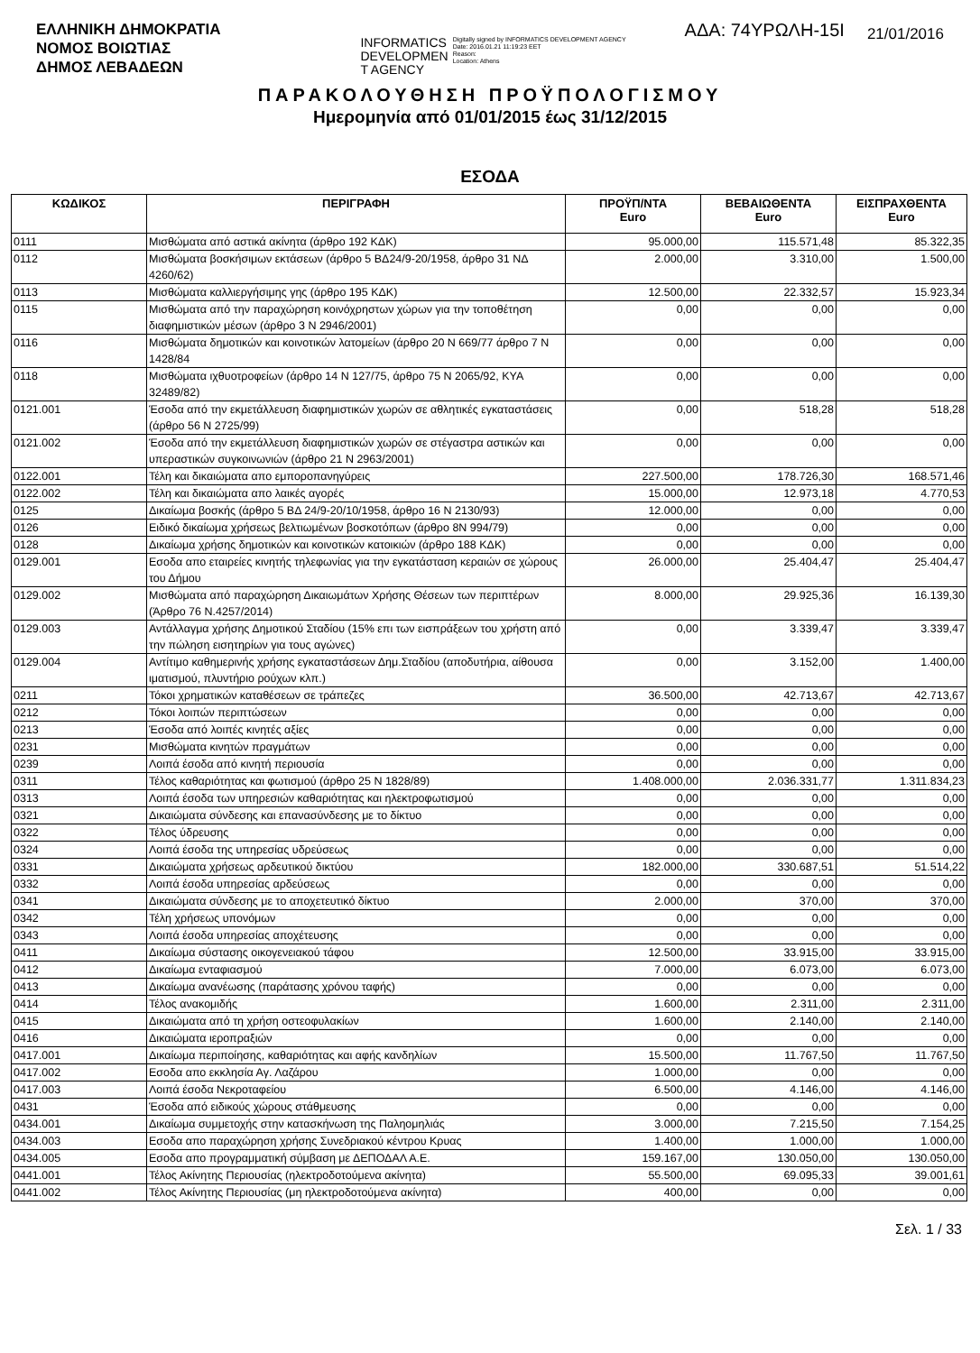ΕΛΛΗΝΙΚΗ ΔΗΜΟΚΡΑΤΙΑ
ΝΟΜΟΣ ΒΟΙΩΤΙΑΣ
ΔΗΜΟΣ ΛΕΒΑΔΕΩΝ
INFORMATICS
DEVELOPMEN
T AGENCY Digitally signed by INFORMATICS DEVELOPMENT AGENCY
Date: 2016.01.21 11:19:23 EET
Reason:
Location: Athens
ΑΔΑ: 74ΥΡΩΛΗ-15Ι
21/01/2016
ΠΑΡΑΚΟΛΟΥΘΗΣΗ ΠΡΟΫΠΟΛΟΓΙΣΜΟΥ
Ημερομηνία από 01/01/2015 έως 31/12/2015
ΕΣΟΔΑ
| ΚΩΔΙΚΟΣ | ΠΕΡΙΓΡΑΦΗ | ΠΡΟΫΠ/ΝΤΑ Euro | ΒΕΒΑΙΩΘΕΝΤΑ Euro | ΕΙΣΠΡΑΧΘΕΝΤΑ Euro |
| --- | --- | --- | --- | --- |
| 0111 | Μισθώματα από αστικά ακίνητα (άρθρο 192 ΚΔΚ) | 95.000,00 | 115.571,48 | 85.322,35 |
| 0112 | Μισθώματα βοσκήσιμων εκτάσεων (άρθρο 5 ΒΔ24/9-20/1958, άρθρο 31 ΝΔ 4260/62) | 2.000,00 | 3.310,00 | 1.500,00 |
| 0113 | Μισθώματα καλλιεργήσιμης γης (άρθρο 195 ΚΔΚ) | 12.500,00 | 22.332,57 | 15.923,34 |
| 0115 | Μισθώματα από την παραχώρηση κοινόχρηστων χώρων για την τοποθέτηση διαφημιστικών μέσων (άρθρο 3 Ν 2946/2001) | 0,00 | 0,00 | 0,00 |
| 0116 | Μισθώματα δημοτικών και κοινοτικών λατομείων (άρθρο 20 Ν 669/77 άρθρο 7 Ν 1428/84 | 0,00 | 0,00 | 0,00 |
| 0118 | Μισθώματα ιχθυοτροφείων (άρθρο 14 Ν 127/75, άρθρο 75 Ν 2065/92, ΚΥΑ 32489/82) | 0,00 | 0,00 | 0,00 |
| 0121.001 | Έσοδα από την εκμετάλλευση διαφημιστικών χωρών σε αθλητικές εγκαταστάσεις (άρθρο 56 Ν 2725/99) | 0,00 | 518,28 | 518,28 |
| 0121.002 | Έσοδα από την εκμετάλλευση διαφημιστικών χωρών σε στέγαστρα αστικών και υπεραστικών συγκοινωνιών (άρθρο 21 Ν 2963/2001) | 0,00 | 0,00 | 0,00 |
| 0122.001 | Τέλη και δικαιώματα απο εμποροπανηγύρεις | 227.500,00 | 178.726,30 | 168.571,46 |
| 0122.002 | Τέλη και δικαιώματα απο λαικές αγορές | 15.000,00 | 12.973,18 | 4.770,53 |
| 0125 | Δικαίωμα βοσκής (άρθρο 5 ΒΔ 24/9-20/10/1958, άρθρο 16 Ν 2130/93) | 12.000,00 | 0,00 | 0,00 |
| 0126 | Ειδικό δικαίωμα χρήσεως βελτιωμένων βοσκοτόπων (άρθρο 8Ν 994/79) | 0,00 | 0,00 | 0,00 |
| 0128 | Δικαίωμα χρήσης δημοτικών και κοινοτικών κατοικιών (άρθρο 188 ΚΔΚ) | 0,00 | 0,00 | 0,00 |
| 0129.001 | Εσοδα απο εταιρείες κινητής τηλεφωνίας για την εγκατάσταση κεραιών σε χώρους του Δήμου | 26.000,00 | 25.404,47 | 25.404,47 |
| 0129.002 | Μισθώματα από παραχώρηση Δικαιωμάτων Χρήσης Θέσεων των περιπτέρων (Άρθρο 76 Ν.4257/2014) | 8.000,00 | 29.925,36 | 16.139,30 |
| 0129.003 | Αντάλλαγμα χρήσης Δημοτικού Σταδίου (15% επι των εισπράξεων του χρήστη από την πώληση εισητηρίων για τους αγώνες) | 0,00 | 3.339,47 | 3.339,47 |
| 0129.004 | Αντίτιμο καθημερινής χρήσης εγκαταστάσεων Δημ.Σταδίου (αποδυτήρια, αίθουσα ιματισμού, πλυντήριο ρούχων κλπ.) | 0,00 | 3.152,00 | 1.400,00 |
| 0211 | Τόκοι χρηματικών καταθέσεων σε τράπεζες | 36.500,00 | 42.713,67 | 42.713,67 |
| 0212 | Τόκοι λοιπών περιπτώσεων | 0,00 | 0,00 | 0,00 |
| 0213 | Έσοδα από λοιπές κινητές αξίες | 0,00 | 0,00 | 0,00 |
| 0231 | Μισθώματα κινητών πραγμάτων | 0,00 | 0,00 | 0,00 |
| 0239 | Λοιπά έσοδα από κινητή περιουσία | 0,00 | 0,00 | 0,00 |
| 0311 | Τέλος καθαριότητας και φωτισμού (άρθρο 25 Ν 1828/89) | 1.408.000,00 | 2.036.331,77 | 1.311.834,23 |
| 0313 | Λοιπά έσοδα των υπηρεσιών καθαριότητας και ηλεκτροφωτισμού | 0,00 | 0,00 | 0,00 |
| 0321 | Δικαιώματα σύνδεσης και επανασύνδεσης με το δίκτυο | 0,00 | 0,00 | 0,00 |
| 0322 | Τέλος ύδρευσης | 0,00 | 0,00 | 0,00 |
| 0324 | Λοιπά έσοδα της υπηρεσίας υδρεύσεως | 0,00 | 0,00 | 0,00 |
| 0331 | Δικαιώματα χρήσεως αρδευτικού δικτύου | 182.000,00 | 330.687,51 | 51.514,22 |
| 0332 | Λοιπά έσοδα υπηρεσίας αρδεύσεως | 0,00 | 0,00 | 0,00 |
| 0341 | Δικαιώματα σύνδεσης με το αποχετευτικό δίκτυο | 2.000,00 | 370,00 | 370,00 |
| 0342 | Τέλη χρήσεως υπονόμων | 0,00 | 0,00 | 0,00 |
| 0343 | Λοιπά έσοδα υπηρεσίας αποχέτευσης | 0,00 | 0,00 | 0,00 |
| 0411 | Δικαίωμα σύστασης οικογενειακού τάφου | 12.500,00 | 33.915,00 | 33.915,00 |
| 0412 | Δικαίωμα ενταφιασμού | 7.000,00 | 6.073,00 | 6.073,00 |
| 0413 | Δικαίωμα ανανέωσης (παράτασης χρόνου ταφής) | 0,00 | 0,00 | 0,00 |
| 0414 | Τέλος ανακομιδής | 1.600,00 | 2.311,00 | 2.311,00 |
| 0415 | Δικαιώματα από τη χρήση οστεοφυλακίων | 1.600,00 | 2.140,00 | 2.140,00 |
| 0416 | Δικαιώματα ιεροπραξιών | 0,00 | 0,00 | 0,00 |
| 0417.001 | Δικαίωμα περιποίησης, καθαριότητας και αφής κανδηλίων | 15.500,00 | 11.767,50 | 11.767,50 |
| 0417.002 | Εσοδα απο εκκλησία Αγ. Λαζάρου | 1.000,00 | 0,00 | 0,00 |
| 0417.003 | Λοιπά έσοδα Νεκροταφείου | 6.500,00 | 4.146,00 | 4.146,00 |
| 0431 | Έσοδα από ειδικούς χώρους στάθμευσης | 0,00 | 0,00 | 0,00 |
| 0434.001 | Δικαίωμα συμμετοχής στην κατασκήνωση της Παληομηλιάς | 3.000,00 | 7.215,50 | 7.154,25 |
| 0434.003 | Εσοδα απο παραχώρηση χρήσης Συνεδριακού κέντρου Κρυας | 1.400,00 | 1.000,00 | 1.000,00 |
| 0434.005 | Εσοδα απο προγραμματική σύμβαση με ΔΕΠΟΔΑΛ Α.Ε. | 159.167,00 | 130.050,00 | 130.050,00 |
| 0441.001 | Τέλος Ακίνητης Περιουσίας (ηλεκτροδοτούμενα ακίνητα) | 55.500,00 | 69.095,33 | 39.001,61 |
| 0441.002 | Τέλος Ακίνητης Περιουσίας (μη ηλεκτροδοτούμενα ακίνητα) | 400,00 | 0,00 | 0,00 |
Σελ. 1 / 33